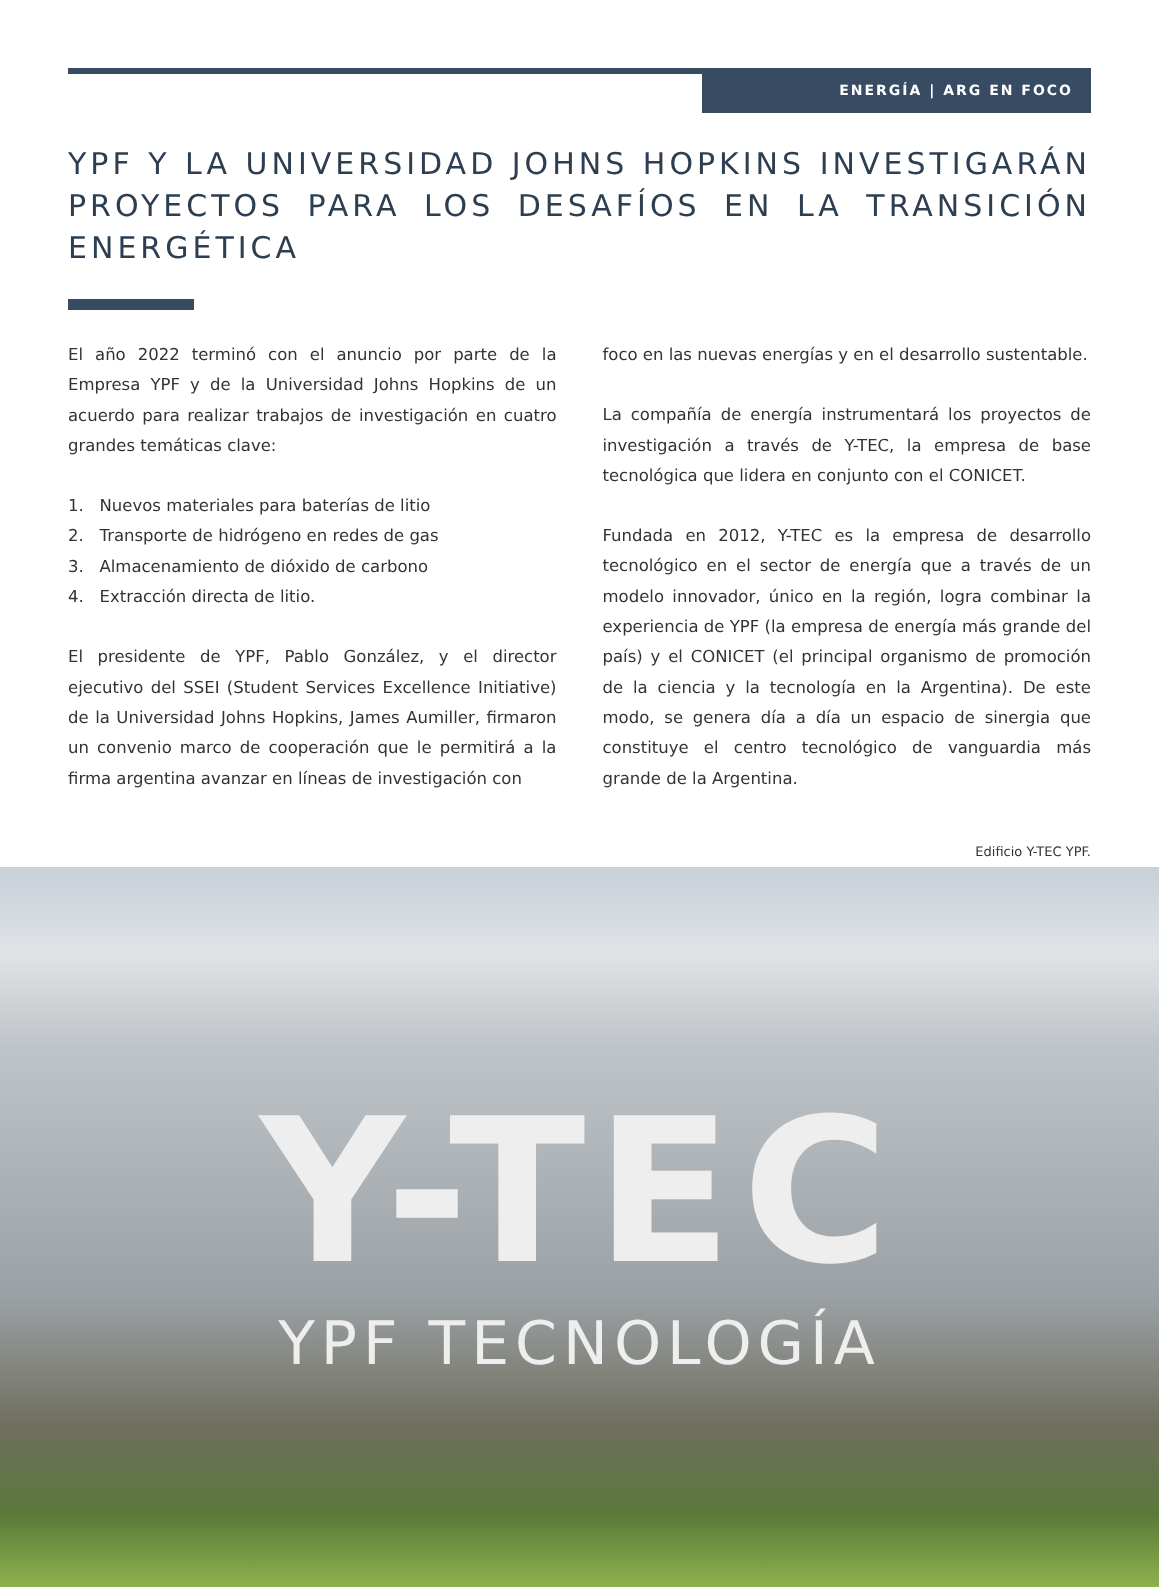ENERGÍA | ARG EN FOCO
YPF Y LA UNIVERSIDAD JOHNS HOPKINS INVESTIGARÁN PROYECTOS PARA LOS DESAFÍOS EN LA TRANSICIÓN ENERGÉTICA
El año 2022 terminó con el anuncio por parte de la Empresa YPF y de la Universidad Johns Hopkins de un acuerdo para realizar trabajos de investigación en cuatro grandes temáticas clave:
1. Nuevos materiales para baterías de litio
2. Transporte de hidrógeno en redes de gas
3. Almacenamiento de dióxido de carbono
4. Extracción directa de litio.
El presidente de YPF, Pablo González, y el director ejecutivo del SSEI (Student Services Excellence Initiative) de la Universidad Johns Hopkins, James Aumiller, firmaron un convenio marco de cooperación que le permitirá a la firma argentina avanzar en líneas de investigación con
foco en las nuevas energías y en el desarrollo sustentable.
La compañía de energía instrumentará los proyectos de investigación a través de Y-TEC, la empresa de base tecnológica que lidera en conjunto con el CONICET.
Fundada en 2012, Y-TEC es la empresa de desarrollo tecnológico en el sector de energía que a través de un modelo innovador, único en la región, logra combinar la experiencia de YPF (la empresa de energía más grande del país) y el CONICET (el principal organismo de promoción de la ciencia y la tecnología en la Argentina). De este modo, se genera día a día un espacio de sinergia que constituye el centro tecnológico de vanguardia más grande de la Argentina.
Edificio Y-TEC YPF.
Y-TEC
YPF TECNOLOGÍA